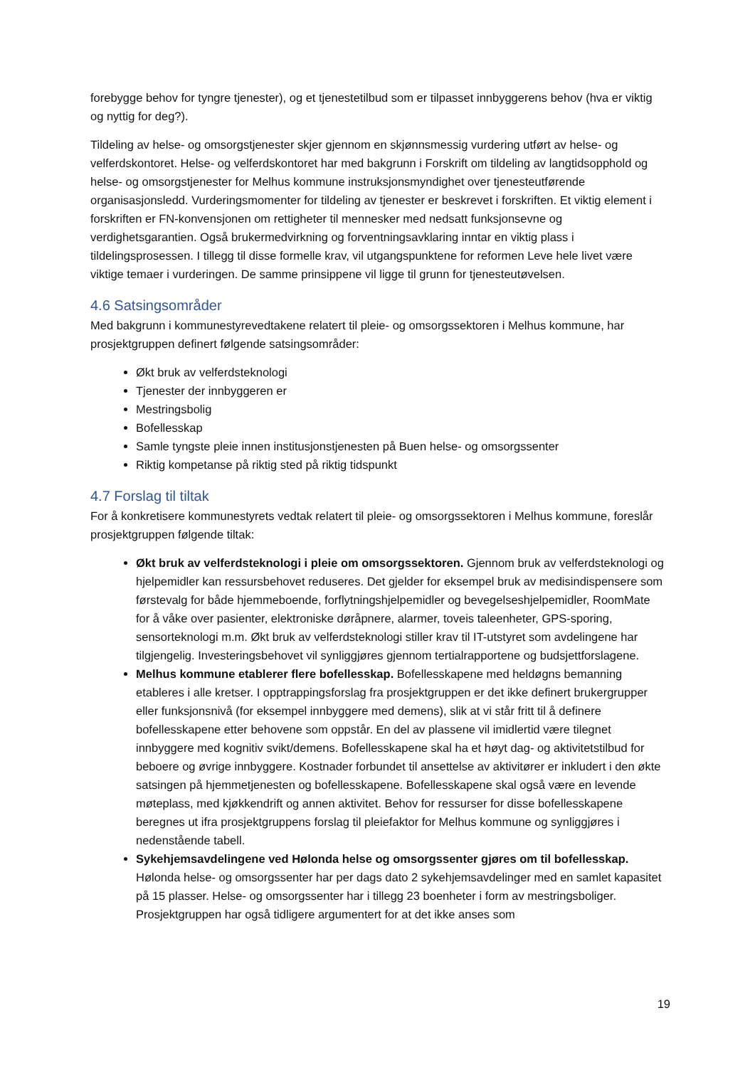forebygge behov for tyngre tjenester), og et tjenestetilbud som er tilpasset innbyggerens behov (hva er viktig og nyttig for deg?).
Tildeling av helse- og omsorgstjenester skjer gjennom en skjønnsmessig vurdering utført av helse- og velferdskontoret. Helse- og velferdskontoret har med bakgrunn i Forskrift om tildeling av langtidsopphold og helse- og omsorgstjenester for Melhus kommune instruksjonsmyndighet over tjenesteutførende organisasjonsledd. Vurderingsmomenter for tildeling av tjenester er beskrevet i forskriften. Et viktig element i forskriften er FN-konvensjonen om rettigheter til mennesker med nedsatt funksjonsevne og verdighetsgarantien. Også brukermedvirkning og forventningsavklaring inntar en viktig plass i tildelingsprosessen. I tillegg til disse formelle krav, vil utgangspunktene for reformen Leve hele livet være viktige temaer i vurderingen. De samme prinsippene vil ligge til grunn for tjenesteutøvelsen.
4.6 Satsingsområder
Med bakgrunn i kommunestyrevedtakene relatert til pleie- og omsorgssektoren i Melhus kommune, har prosjektgruppen definert følgende satsingsområder:
Økt bruk av velferdsteknologi
Tjenester der innbyggeren er
Mestringsbolig
Bofellesskap
Samle tyngste pleie innen institusjonstjenesten på Buen helse- og omsorgssenter
Riktig kompetanse på riktig sted på riktig tidspunkt
4.7 Forslag til tiltak
For å konkretisere kommunestyrets vedtak relatert til pleie- og omsorgssektoren i Melhus kommune, foreslår prosjektgruppen følgende tiltak:
Økt bruk av velferdsteknologi i pleie om omsorgssektoren. Gjennom bruk av velferdsteknologi og hjelpemidler kan ressursbehovet reduseres. Det gjelder for eksempel bruk av medisindispensere som førstevalg for både hjemmeboende, forflytningshjelpemidler og bevegelseshjelpemidler, RoomMate for å våke over pasienter, elektroniske døråpnere, alarmer, toveis taleenheter, GPS-sporing, sensorteknologi m.m. Økt bruk av velferdsteknologi stiller krav til IT-utstyret som avdelingene har tilgjengelig. Investeringsbehovet vil synliggjøres gjennom tertialrapportene og budsjettforslagene.
Melhus kommune etablerer flere bofellesskap. Bofellesskapene med heldøgns bemanning etableres i alle kretser. I opptrappingsforslag fra prosjektgruppen er det ikke definert brukergrupper eller funksjonsnivå (for eksempel innbyggere med demens), slik at vi står fritt til å definere bofellesskapene etter behovene som oppstår. En del av plassene vil imidlertid være tilegnet innbyggere med kognitiv svikt/demens. Bofellesskapene skal ha et høyt dag- og aktivitetstilbud for beboere og øvrige innbyggere. Kostnader forbundet til ansettelse av aktivitører er inkludert i den økte satsingen på hjemmetjenesten og bofellesskapene. Bofellesskapene skal også være en levende møteplass, med kjøkkendrift og annen aktivitet. Behov for ressurser for disse bofellesskapene beregnes ut ifra prosjektgruppens forslag til pleiefaktor for Melhus kommune og synliggjøres i nedenstående tabell.
Sykehjemsavdelingene ved Hølonda helse og omsorgssenter gjøres om til bofellesskap. Hølonda helse- og omsorgssenter har per dags dato 2 sykehjemsavdelinger med en samlet kapasitet på 15 plasser. Helse- og omsorgssenter har i tillegg 23 boenheter i form av mestringsboliger. Prosjektgruppen har også tidligere argumentert for at det ikke anses som
19